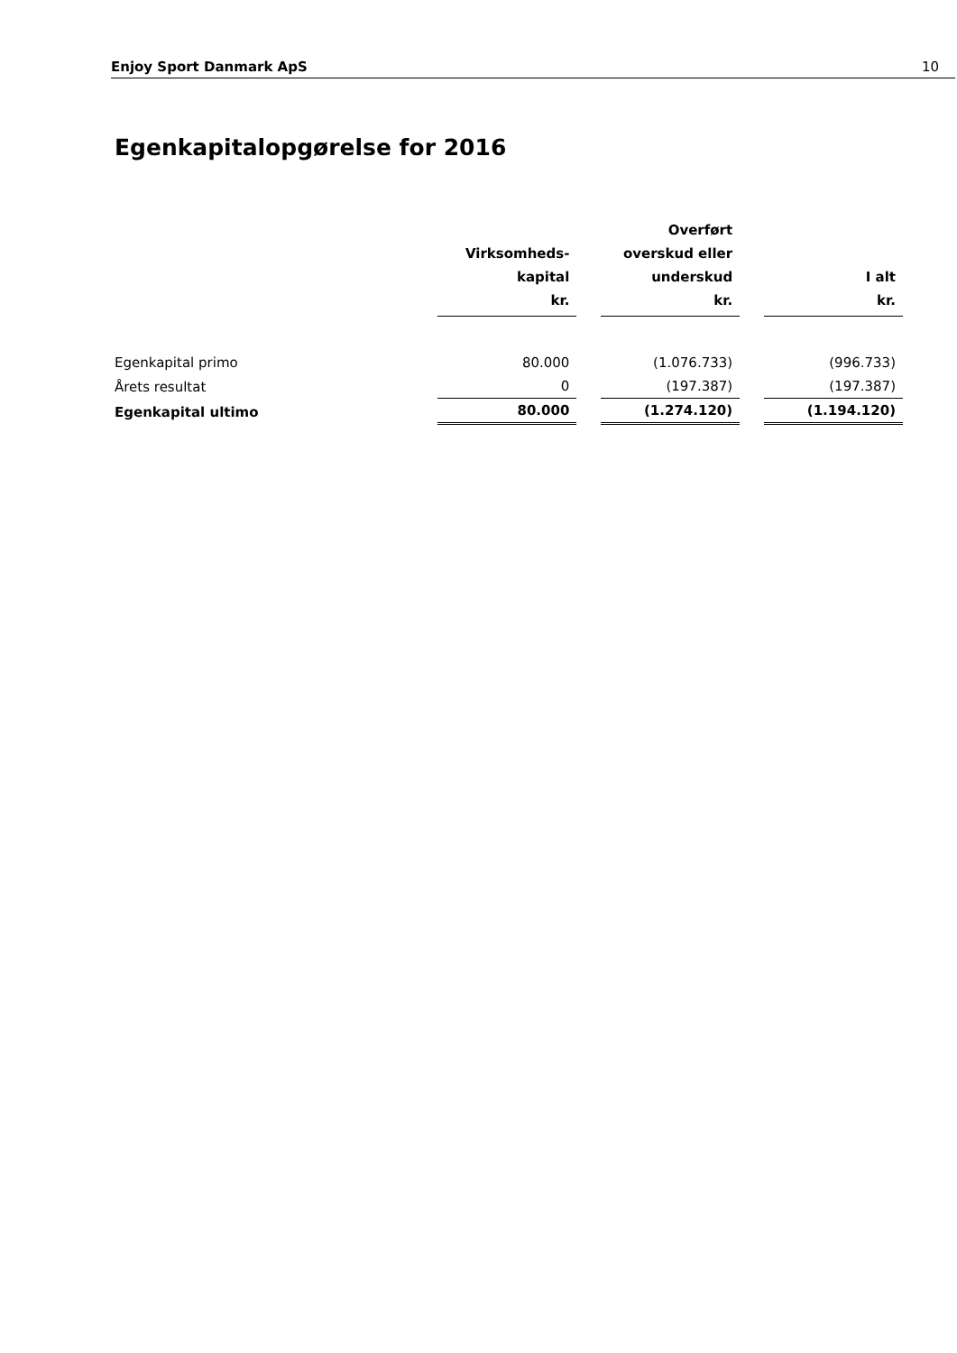Enjoy Sport Danmark ApS 10
Egenkapitalopgørelse for 2016
| | Virksomheds- kapital kr. | | Overført overskud eller underskud kr. | | I alt kr. |
| --- | --- | --- | --- | --- | --- |
| Egenkapital primo | 80.000 | | (1.076.733) | | (996.733) |
| Årets resultat | 0 | | (197.387) | | (197.387) |
| Egenkapital ultimo | 80.000 | | (1.274.120) | | (1.194.120) |